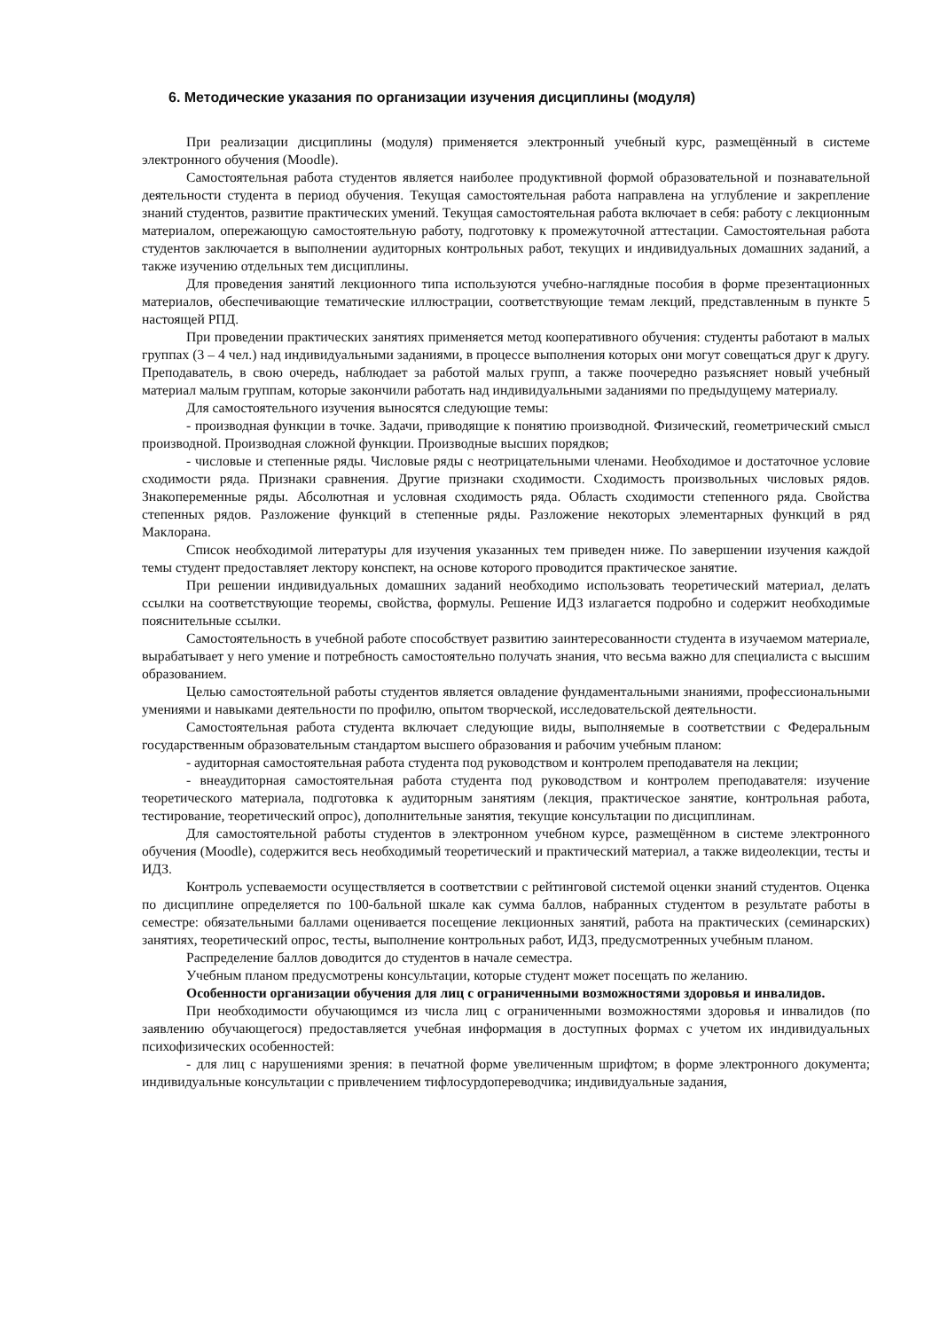6. Методические указания по организации изучения дисциплины (модуля)
При реализации дисциплины (модуля) применяется электронный учебный курс, размещённый в системе электронного обучения (Moodle).
Самостоятельная работа студентов является наиболее продуктивной формой образовательной и познавательной деятельности студента в период обучения. Текущая самостоятельная работа направлена на углубление и закрепление знаний студентов, развитие практических умений. Текущая самостоятельная работа включает в себя: работу с лекционным материалом, опережающую самостоятельную работу, подготовку к промежуточной аттестации. Самостоятельная работа студентов заключается в выполнении аудиторных контрольных работ, текущих и индивидуальных домашних заданий, а также изучению отдельных тем дисциплины.
Для проведения занятий лекционного типа используются учебно-наглядные пособия в форме презентационных материалов, обеспечивающие тематические иллюстрации, соответствующие темам лекций, представленным в пункте 5 настоящей РПД.
При проведении практических занятиях применяется метод кооперативного обучения: студенты работают в малых группах (3 – 4 чел.) над индивидуальными заданиями, в процессе выполнения которых они могут совещаться друг к другу. Преподаватель, в свою очередь, наблюдает за работой малых групп, а также поочередно разъясняет новый учебный материал малым группам, которые закончили работать над индивидуальными заданиями по предыдущему материалу.
Для самостоятельного изучения выносятся следующие темы:
- производная функции в точке. Задачи, приводящие к понятию производной. Физический, геометрический смысл производной. Производная сложной функции. Производные высших порядков;
- числовые и степенные ряды. Числовые ряды с неотрицательными членами. Необходимое и достаточное условие сходимости ряда. Признаки сравнения. Другие признаки сходимости. Сходимость произвольных числовых рядов. Знакопеременные ряды. Абсолютная и условная сходимость ряда. Область сходимости степенного ряда. Свойства степенных рядов. Разложение функций в степенные ряды. Разложение некоторых элементарных функций в ряд Маклорана.
Список необходимой литературы для изучения указанных тем приведен ниже. По завершении изучения каждой темы студент предоставляет лектору конспект, на основе которого проводится практическое занятие.
При решении индивидуальных домашних заданий необходимо использовать теоретический материал, делать ссылки на соответствующие теоремы, свойства, формулы. Решение ИДЗ излагается подробно и содержит необходимые пояснительные ссылки.
Самостоятельность в учебной работе способствует развитию заинтересованности студента в изучаемом материале, вырабатывает у него умение и потребность самостоятельно получать знания, что весьма важно для специалиста с высшим образованием.
Целью самостоятельной работы студентов является овладение фундаментальными знаниями, профессиональными умениями и навыками деятельности по профилю, опытом творческой, исследовательской деятельности.
Самостоятельная работа студента включает следующие виды, выполняемые в соответствии с Федеральным государственным образовательным стандартом высшего образования и рабочим учебным планом:
- аудиторная самостоятельная работа студента под руководством и контролем преподавателя на лекции;
- внеаудиторная самостоятельная работа студента под руководством и контролем преподавателя: изучение теоретического материала, подготовка к аудиторным занятиям (лекция, практическое занятие, контрольная работа, тестирование, теоретический опрос), дополнительные занятия, текущие консультации по дисциплинам.
Для самостоятельной работы студентов в электронном учебном курсе, размещённом в системе электронного обучения (Moodle), содержится весь необходимый теоретический и практический материал, а также видеолекции, тесты и ИДЗ.
Контроль успеваемости осуществляется в соответствии с рейтинговой системой оценки знаний студентов. Оценка по дисциплине определяется по 100-бальной шкале как сумма баллов, набранных студентом в результате работы в семестре: обязательными баллами оценивается посещение лекционных занятий, работа на практических (семинарских) занятиях, теоретический опрос, тесты, выполнение контрольных работ, ИДЗ, предусмотренных учебным планом.
Распределение баллов доводится до студентов в начале семестра.
Учебным планом предусмотрены консультации, которые студент может посещать по желанию.
Особенности организации обучения для лиц с ограниченными возможностями здоровья и инвалидов.
При необходимости обучающимся из числа лиц с ограниченными возможностями здоровья и инвалидов (по заявлению обучающегося) предоставляется учебная информация в доступных формах с учетом их индивидуальных психофизических особенностей:
- для лиц с нарушениями зрения: в печатной форме увеличенным шрифтом; в форме электронного документа; индивидуальные консультации с привлечением тифлосурдопереводчика; индивидуальные задания,